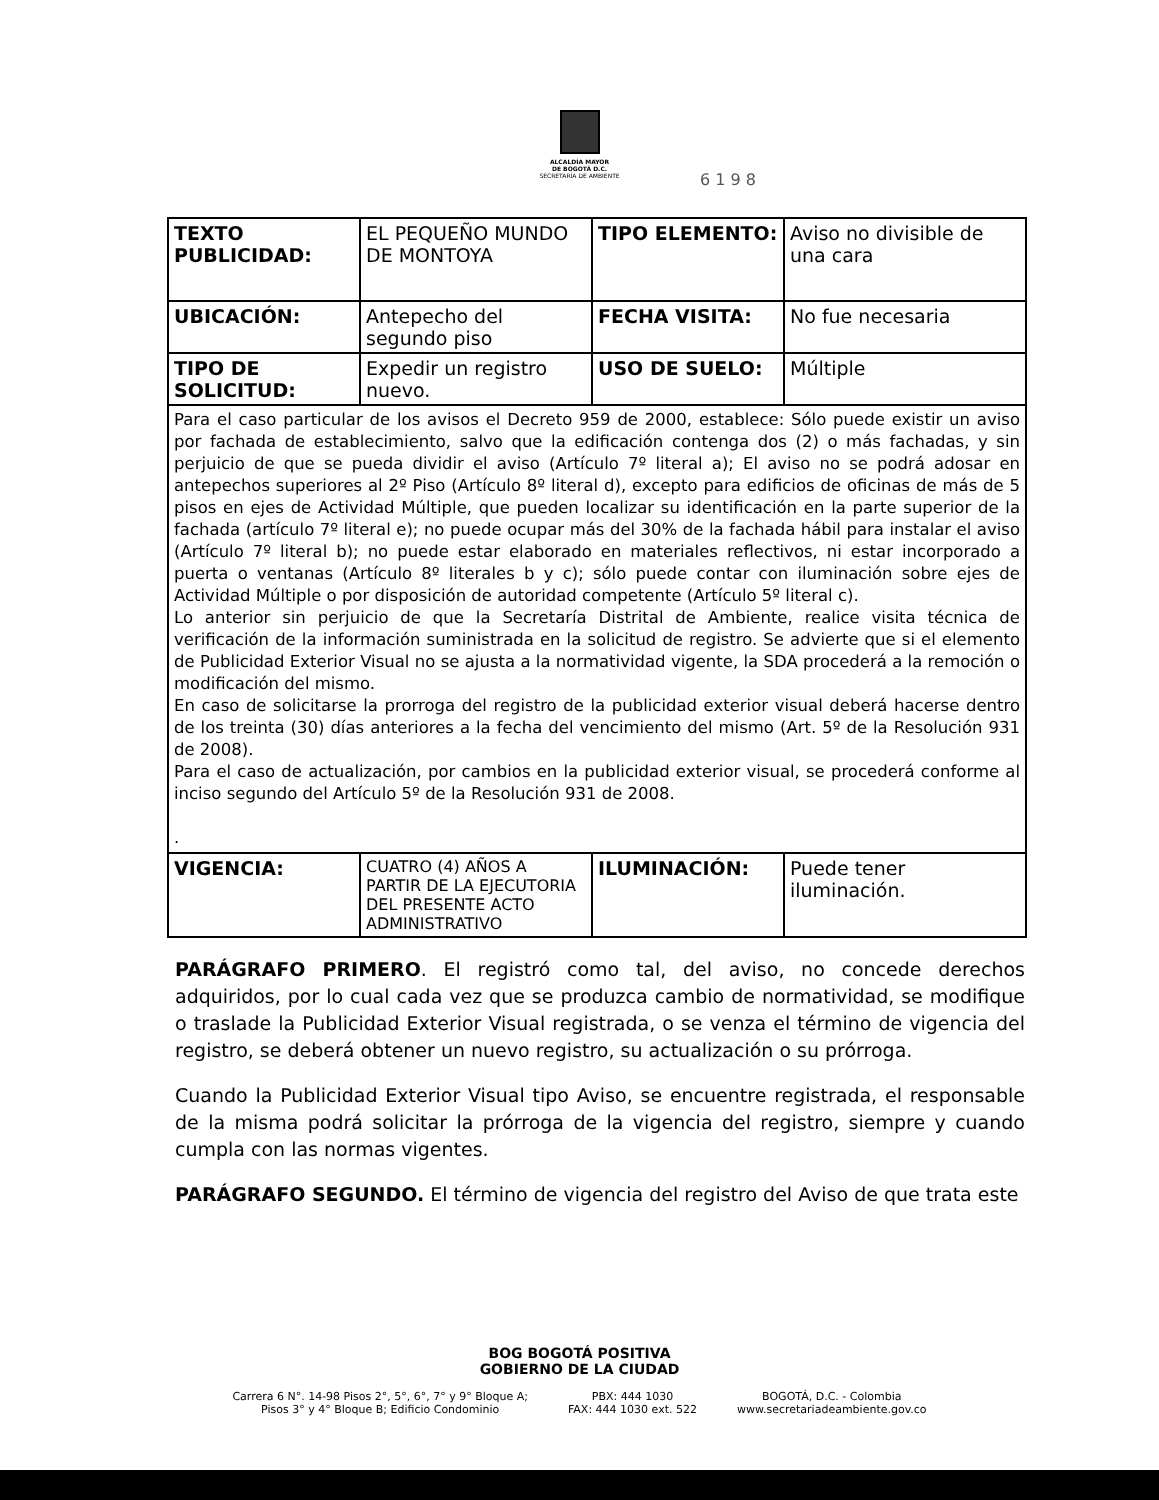ALCALDÍA MAYOR
DE BOGOTÁ D.C.
SECRETARÍA DE AMBIENTE
6 1 9 8
| TEXTO PUBLICIDAD: | EL PEQUEÑO MUNDO DE MONTOYA | TIPO ELEMENTO: | Aviso no divisible de una cara |
| UBICACIÓN: | Antepecho del segundo piso | FECHA VISITA: | No fue necesaria |
| TIPO DE SOLICITUD: | Expedir un registro nuevo. | USO DE SUELO: | Múltiple |
| Para el caso particular de los avisos el Decreto 959 de 2000, establece: Sólo puede existir un aviso por fachada de establecimiento, salvo que la edificación contenga dos (2) o más fachadas, y sin perjuicio de que se pueda dividir el aviso (Artículo 7º literal a); El aviso no se podrá adosar en antepechos superiores al 2º Piso (Artículo 8º literal d), excepto para edificios de oficinas de más de 5 pisos en ejes de Actividad Múltiple, que pueden localizar su identificación en la parte superior de la fachada (artículo 7º literal e); no puede ocupar más del 30% de la fachada hábil para instalar el aviso (Artículo 7º literal b); no puede estar elaborado en materiales reflectivos, ni estar incorporado a puerta o ventanas (Artículo 8º literales b y c); sólo puede contar con iluminación sobre ejes de Actividad Múltiple o por disposición de autoridad competente (Artículo 5º literal c). Lo anterior sin perjuicio de que la Secretaría Distrital de Ambiente, realice visita técnica de verificación de la información suministrada en la solicitud de registro. Se advierte que si el elemento de Publicidad Exterior Visual no se ajusta a la normatividad vigente, la SDA procederá a la remoción o modificación del mismo. En caso de solicitarse la prorroga del registro de la publicidad exterior visual deberá hacerse dentro de los treinta (30) días anteriores a la fecha del vencimiento del mismo (Art. 5º de la Resolución 931 de 2008). Para el caso de actualización, por cambios en la publicidad exterior visual, se procederá conforme al inciso segundo del Artículo 5º de la Resolución 931 de 2008. . | | | |
| VIGENCIA: | CUATRO (4) AÑOS A PARTIR DE LA EJECUTORIA DEL PRESENTE ACTO ADMINISTRATIVO | ILUMINACIÓN: | Puede tener iluminación. |
PARÁGRAFO PRIMERO. El registró como tal, del aviso, no concede derechos adquiridos, por lo cual cada vez que se produzca cambio de normatividad, se modifique o traslade la Publicidad Exterior Visual registrada, o se venza el término de vigencia del registro, se deberá obtener un nuevo registro, su actualización o su prórroga.
Cuando la Publicidad Exterior Visual tipo Aviso, se encuentre registrada, el responsable de la misma podrá solicitar la prórroga de la vigencia del registro, siempre y cuando cumpla con las normas vigentes.
PARÁGRAFO SEGUNDO. El término de vigencia del registro del Aviso de que trata este
BOG BOGOTÁ POSITIVA
GOBIERNO DE LA CIUDAD
Carrera 6 N°. 14-98 Pisos 2°, 5°, 6°, 7° y 9° Bloque A;
Pisos 3° y 4° Bloque B; Edificio Condominio
PBX: 444 1030
FAX: 444 1030 ext. 522
BOGOTÁ, D.C. - Colombia
www.secretariadeambiente.gov.co